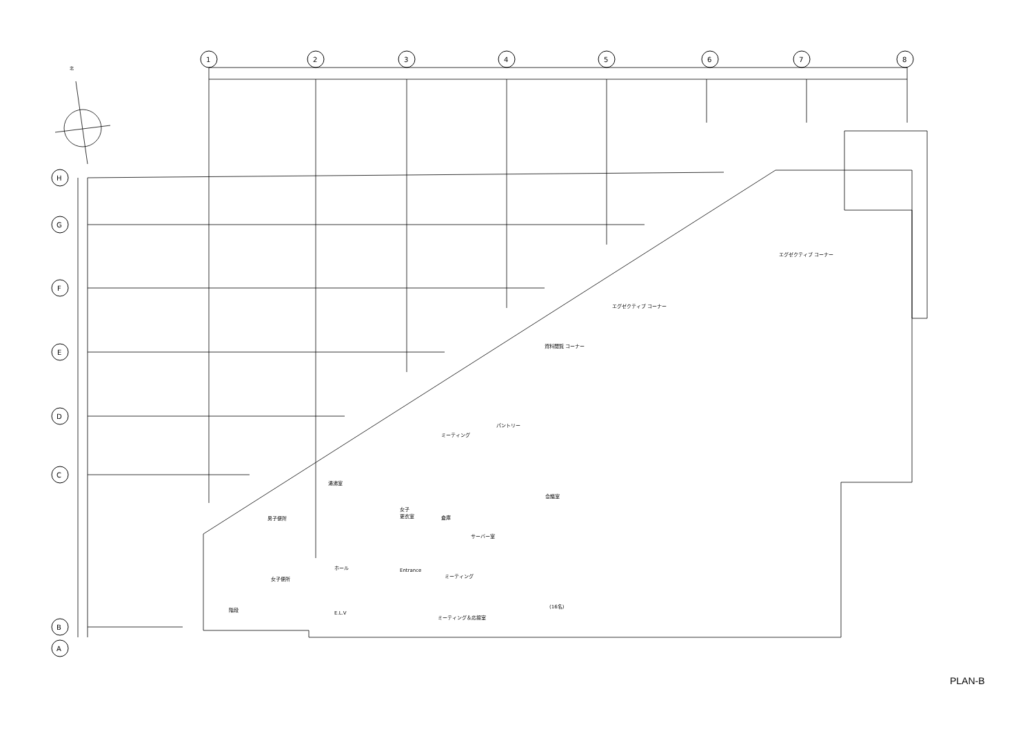1
2
3
4
5
6
7
8
H
G
F
E
D
C
B
A
北
エグゼクティブ コーナー
エグゼクティブ コーナー
資料閲覧 コーナー
パントリー
ミーティング
湯沸室
女子
更衣室
倉庫
サーバー室
男子便所
会議室
(16名)
ホール
女子便所
ミーティング
ミーティング＆応接室
E.L.V
階段
Entrance
PLAN-B